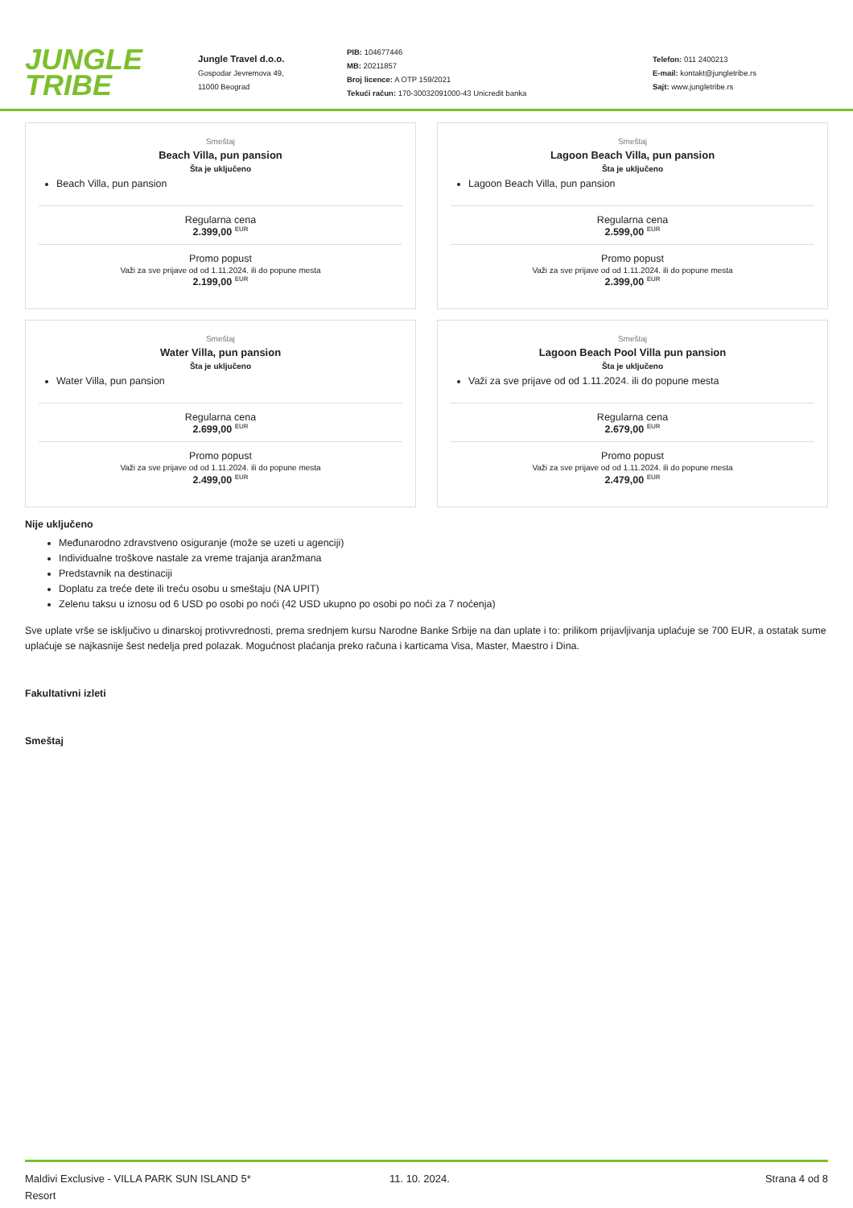JUNGLE
TRIBE
Jungle Travel d.o.o.
Gospodar Jevremova 49,
11000 Beograd
PIB: 104677446
MB: 20211857
Broj licence: A OTP 159/2021
Tekući račun: 170-30032091000-43 Unicredit banka
Telefon: 011 2400213
E-mail: kontakt@jungletribe.rs
Sajt: www.jungletribe.rs
Smeštaj
Beach Villa, pun pansion
Šta je uključeno
Beach Villa, pun pansion
Regularna cena
2.399,00 <sup>EUR</sup>
Promo popust
Važi za sve prijave od od 1.11.2024. ili do popune mesta
2.199,00 <sup>EUR</sup>
Smeštaj
Lagoon Beach Villa, pun pansion
Šta je uključeno
Lagoon Beach Villa, pun pansion
Regularna cena
2.599,00 <sup>EUR</sup>
Promo popust
Važi za sve prijave od od 1.11.2024. ili do popune mesta
2.399,00 <sup>EUR</sup>
Smeštaj
Water Villa, pun pansion
Šta je uključeno
Water Villa, pun pansion
Regularna cena
2.699,00 <sup>EUR</sup>
Promo popust
Važi za sve prijave od od 1.11.2024. ili do popune mesta
2.499,00 <sup>EUR</sup>
Smeštaj
Lagoon Beach Pool Villa pun pansion
Šta je uključeno
Važi za sve prijave od od 1.11.2024. ili do popune mesta
Regularna cena
2.679,00 <sup>EUR</sup>
Promo popust
Važi za sve prijave od od 1.11.2024. ili do popune mesta
2.479,00 <sup>EUR</sup>
Nije uključeno
Međunarodno zdravstveno osiguranje (može se uzeti u agenciji)
Individualne troškove nastale za vreme trajanja aranžmana
Predstavnik na destinaciji
Doplatu za treće dete ili treću osobu u smeštaju (NA UPIT)
Zelenu taksu u iznosu od 6 USD po osobi po noći (42 USD ukupno po osobi po noći za 7 noćenja)
Sve uplate vrše se isključivo u dinarskoj protivvrednosti, prema srednjem kursu Narodne Banke Srbije na dan uplate i to: prilikom prijavljivanja uplaćuje se 700 EUR, a ostatak sume uplaćuje se najkasnije šest nedelja pred polazak. Mogućnost plaćanja preko računa i karticama Visa, Master, Maestro i Dina.
Fakultativni izleti
Smeštaj
Maldivi Exclusive - VILLA PARK SUN ISLAND 5*
Resort
11. 10. 2024. Strana 4 od 8